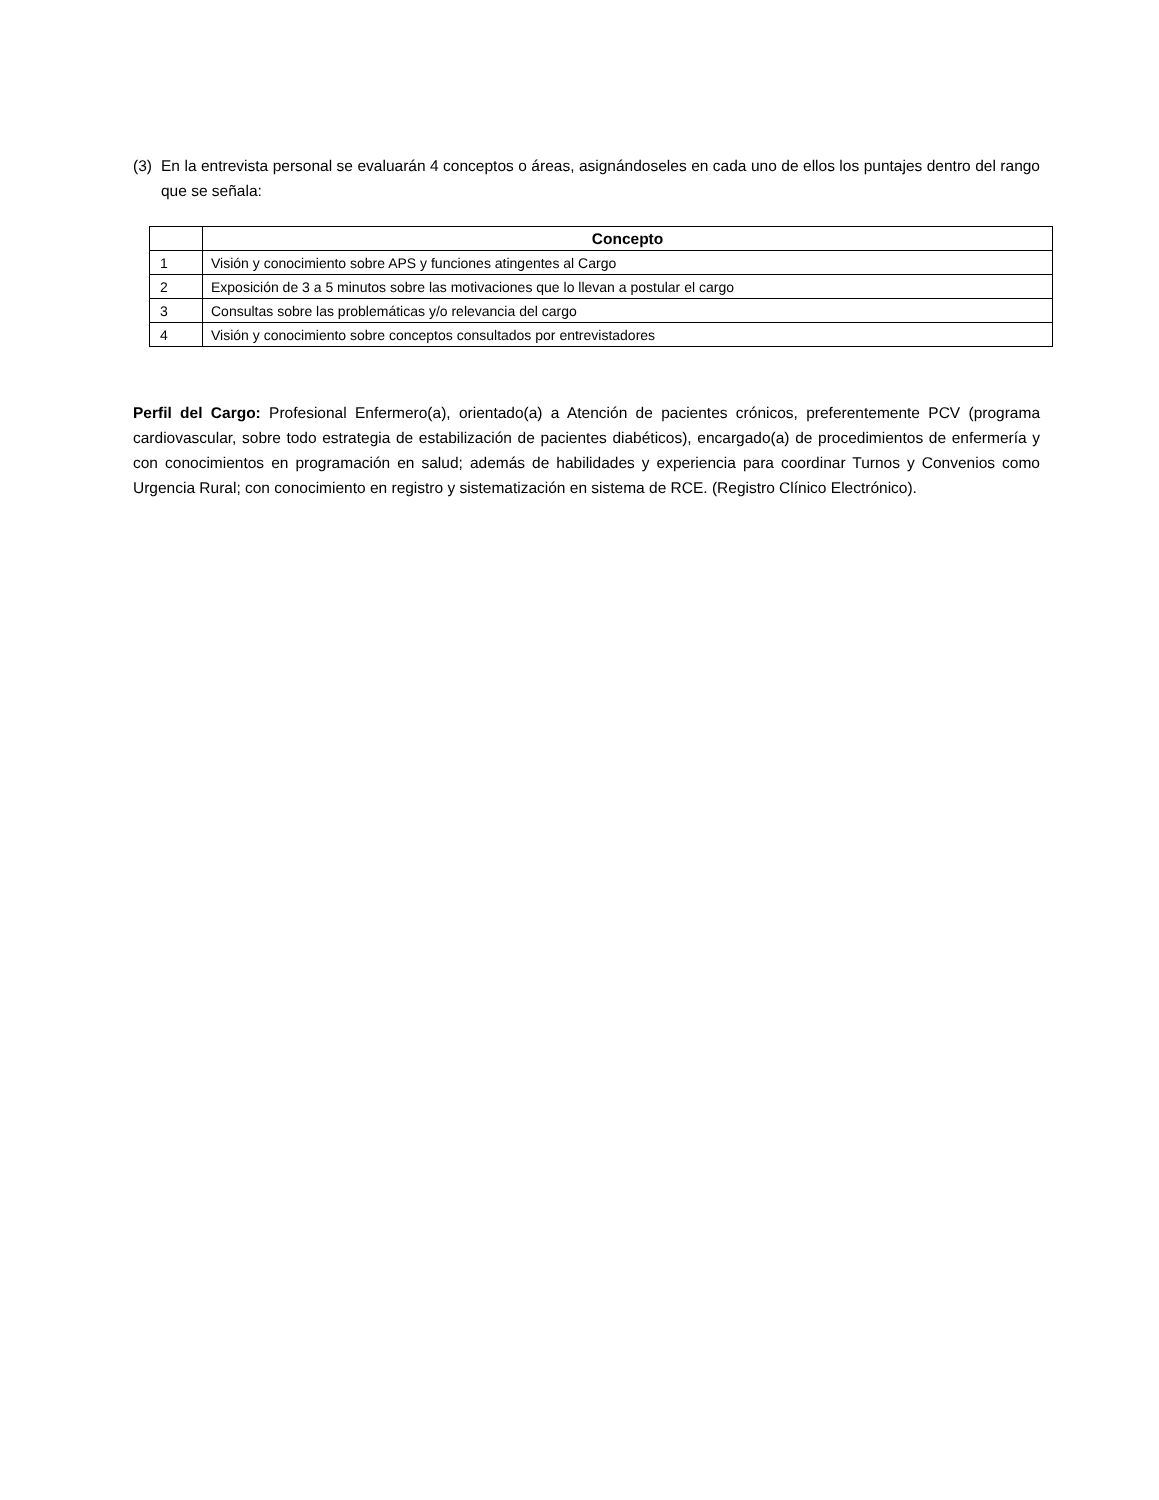(3) En la entrevista personal se evaluarán 4 conceptos o áreas, asignándoseles en cada uno de ellos los puntajes dentro del rango que se señala:
| | Concepto |
| --- | --- |
| 1 | Visión y conocimiento sobre APS y funciones atingentes al Cargo |
| 2 | Exposición de 3 a 5 minutos sobre las motivaciones que lo llevan a postular el cargo |
| 3 | Consultas sobre las problemáticas y/o relevancia del cargo |
| 4 | Visión y conocimiento sobre conceptos consultados por entrevistadores |
Perfil del Cargo: Profesional Enfermero(a), orientado(a) a Atención de pacientes crónicos, preferentemente PCV (programa cardiovascular, sobre todo estrategia de estabilización de pacientes diabéticos), encargado(a) de procedimientos de enfermería y con conocimientos en programación en salud; además de habilidades y experiencia para coordinar Turnos y Convenios como Urgencia Rural; con conocimiento en registro y sistematización en sistema de RCE. (Registro Clínico Electrónico).